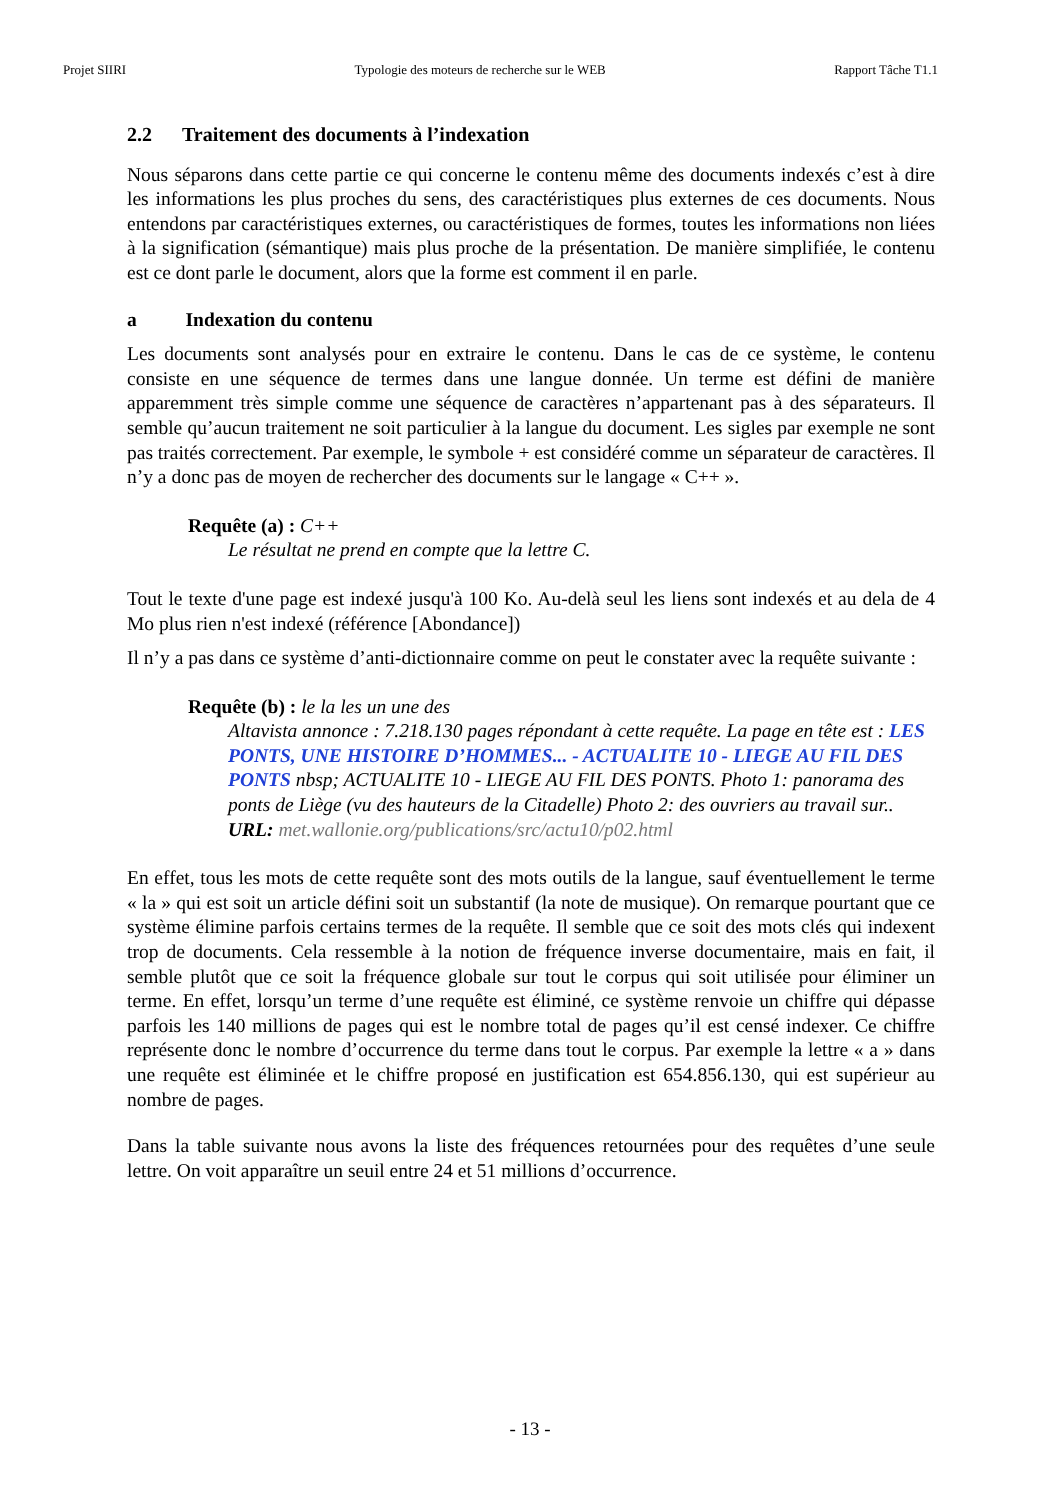Projet SIIRI Typologie des moteurs de recherche sur le WEB Rapport Tâche T1.1
2.2 Traitement des documents à l’indexation
Nous séparons dans cette partie ce qui concerne le contenu même des documents indexés c’est à dire les informations les plus proches du sens, des caractéristiques plus externes de ces documents. Nous entendons par caractéristiques externes, ou caractéristiques de formes, toutes les informations non liées à la signification (sémantique) mais plus proche de la présentation. De manière simplifiée, le contenu est ce dont parle le document, alors que la forme est comment il en parle.
a Indexation du contenu
Les documents sont analysés pour en extraire le contenu. Dans le cas de ce système, le contenu consiste en une séquence de termes dans une langue donnée. Un terme est défini de manière apparemment très simple comme une séquence de caractères n’appartenant pas à des séparateurs. Il semble qu’aucun traitement ne soit particulier à la langue du document. Les sigles par exemple ne sont pas traités correctement. Par exemple, le symbole + est considéré comme un séparateur de caractères. Il n’y a donc pas de moyen de rechercher des documents sur le langage « C++ ».
Requête (a) : C++
Le résultat ne prend en compte que la lettre C.
Tout le texte d'une page est indexé jusqu'à 100 Ko. Au-delà seul les liens sont indexés et au dela de 4 Mo plus rien n'est indexé (référence [Abondance])
Il n’y a pas dans ce système d’anti-dictionnaire comme on peut le constater avec la requête suivante :
Requête (b) : le la les un une des
Altavista annonce : 7.218.130 pages répondant à cette requête. La page en tête est : LES PONTS, UNE HISTOIRE D’HOMMES... - ACTUALITE 10 - LIEGE AU FIL DES PONTS nbsp; ACTUALITE 10 - LIEGE AU FIL DES PONTS. Photo 1: panorama des ponts de Liège (vu des hauteurs de la Citadelle) Photo 2: des ouvriers au travail sur..
URL: met.wallonie.org/publications/src/actu10/p02.html
En effet, tous les mots de cette requête sont des mots outils de la langue, sauf éventuellement le terme « la » qui est soit un article défini soit un substantif (la note de musique). On remarque pourtant que ce système élimine parfois certains termes de la requête. Il semble que ce soit des mots clés qui indexent trop de documents. Cela ressemble à la notion de fréquence inverse documentaire, mais en fait, il semble plutôt que ce soit la fréquence globale sur tout le corpus qui soit utilisée pour éliminer un terme. En effet, lorsqu’un terme d’une requête est éliminé, ce système renvoie un chiffre qui dépasse parfois les 140 millions de pages qui est le nombre total de pages qu’il est censé indexer. Ce chiffre représente donc le nombre d’occurrence du terme dans tout le corpus. Par exemple la lettre « a » dans une requête est éliminée et le chiffre proposé en justification est 654.856.130, qui est supérieur au nombre de pages.
Dans la table suivante nous avons la liste des fréquences retournées pour des requêtes d’une seule lettre. On voit apparaître un seuil entre 24 et 51 millions d’occurrence.
- 13 -